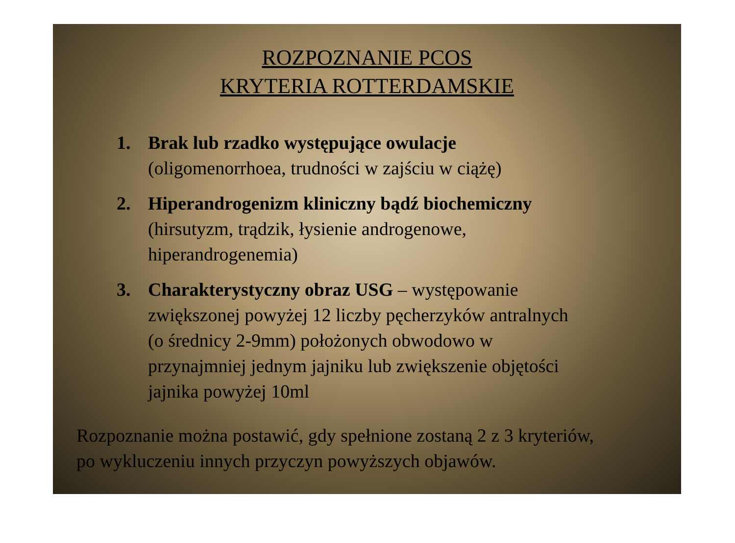ROZPOZNANIE PCOS
KRYTERIA ROTTERDAMSKIE
1. Brak lub rzadko występujące owulacje
(oligomenorrhoea, trudności w zajściu w ciążę)
2. Hiperandrogenizm kliniczny bądź biochemiczny
(hirsutyzm, trądzik, łysienie androgenowe,
hiperandrogenemia)
3. Charakterystyczny obraz USG – występowanie
zwiększonej powyżej 12 liczby pęcherzyków antralnych
(o średnicy 2-9mm) położonych obwodowo w
przynajmniej jednym jajniku lub zwiększenie objętości
jajnika powyżej 10ml
Rozpoznanie można postawić, gdy spełnione zostaną 2 z 3 kryteriów,
po wykluczeniu innych przyczyn powyższych objawów.